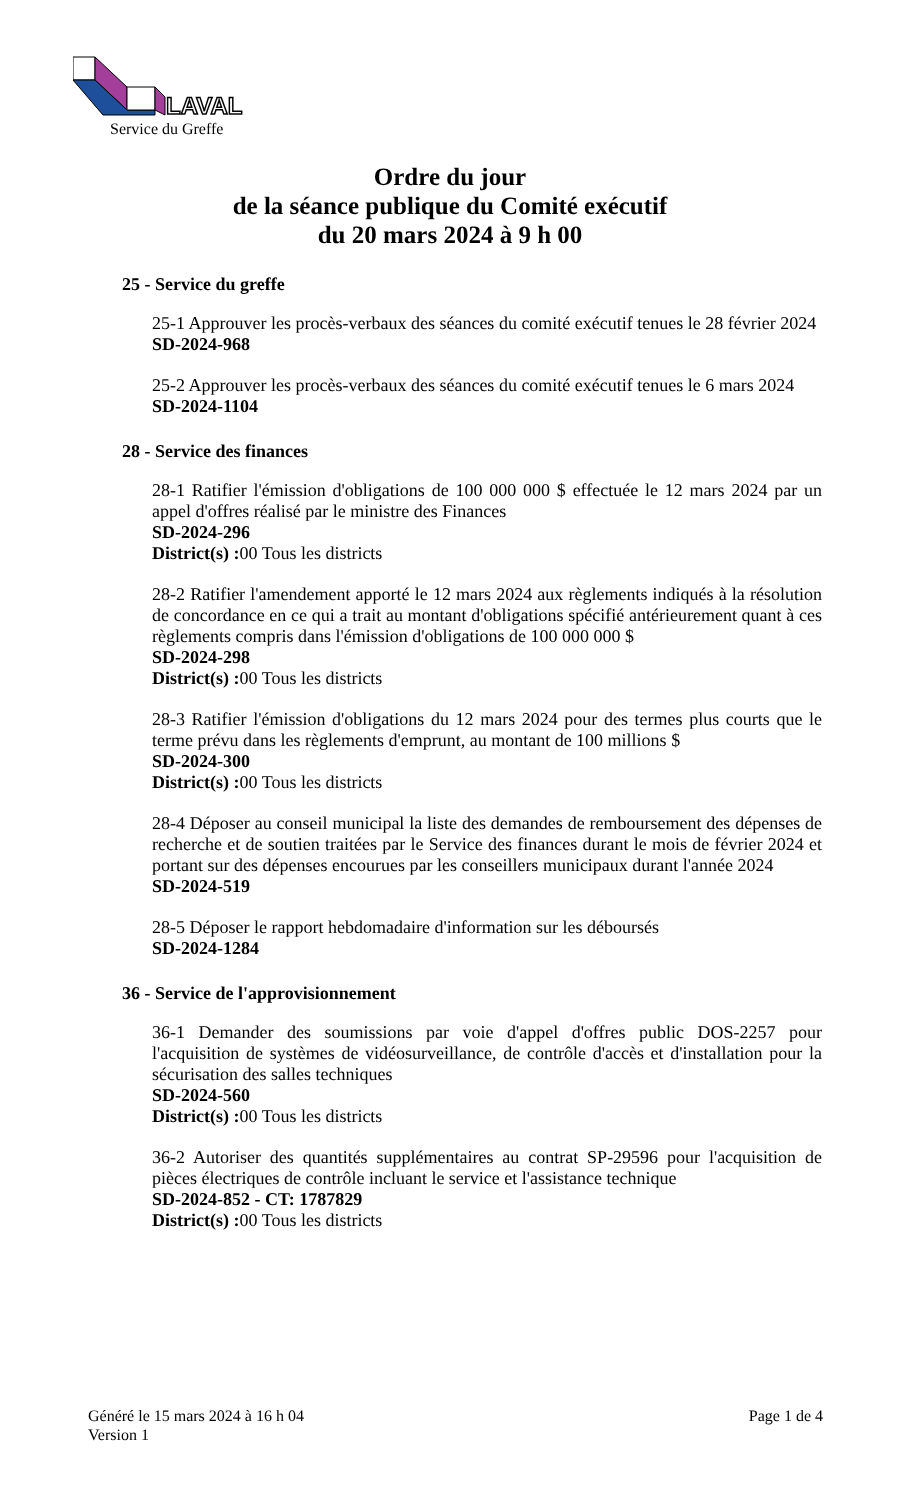LAVAL
Service du Greffe
Ordre du jour
de la séance publique du Comité exécutif
du 20 mars 2024 à 9 h 00
25 - Service du greffe
25-1 Approuver les procès-verbaux des séances du comité exécutif tenues le 28 février 2024
SD-2024-968
25-2 Approuver les procès-verbaux des séances du comité exécutif tenues le 6 mars 2024
SD-2024-1104
28 - Service des finances
28-1 Ratifier l'émission d'obligations de 100 000 000 $ effectuée le 12 mars 2024 par un appel d'offres réalisé par le ministre des Finances
SD-2024-296
District(s) : 00 Tous les districts
28-2 Ratifier l'amendement apporté le 12 mars 2024 aux règlements indiqués à la résolution de concordance en ce qui a trait au montant d'obligations spécifié antérieurement quant à ces règlements compris dans l'émission d'obligations de 100 000 000 $
SD-2024-298
District(s) : 00 Tous les districts
28-3 Ratifier l'émission d'obligations du 12 mars 2024 pour des termes plus courts que le terme prévu dans les règlements d'emprunt, au montant de 100 millions $
SD-2024-300
District(s) : 00 Tous les districts
28-4 Déposer au conseil municipal la liste des demandes de remboursement des dépenses de recherche et de soutien traitées par le Service des finances durant le mois de février 2024 et portant sur des dépenses encourues par les conseillers municipaux durant l'année 2024
SD-2024-519
28-5 Déposer le rapport hebdomadaire d'information sur les déboursés
SD-2024-1284
36 - Service de l'approvisionnement
36-1 Demander des soumissions par voie d'appel d'offres public DOS-2257 pour l'acquisition de systèmes de vidéosurveillance, de contrôle d'accès et d'installation pour la sécurisation des salles techniques
SD-2024-560
District(s) : 00 Tous les districts
36-2 Autoriser des quantités supplémentaires au contrat SP-29596 pour l'acquisition de pièces électriques de contrôle incluant le service et l'assistance technique
SD-2024-852 - CT: 1787829
District(s) : 00 Tous les districts
Généré le 15 mars 2024 à 16 h 04
Version 1
Page 1 de 4